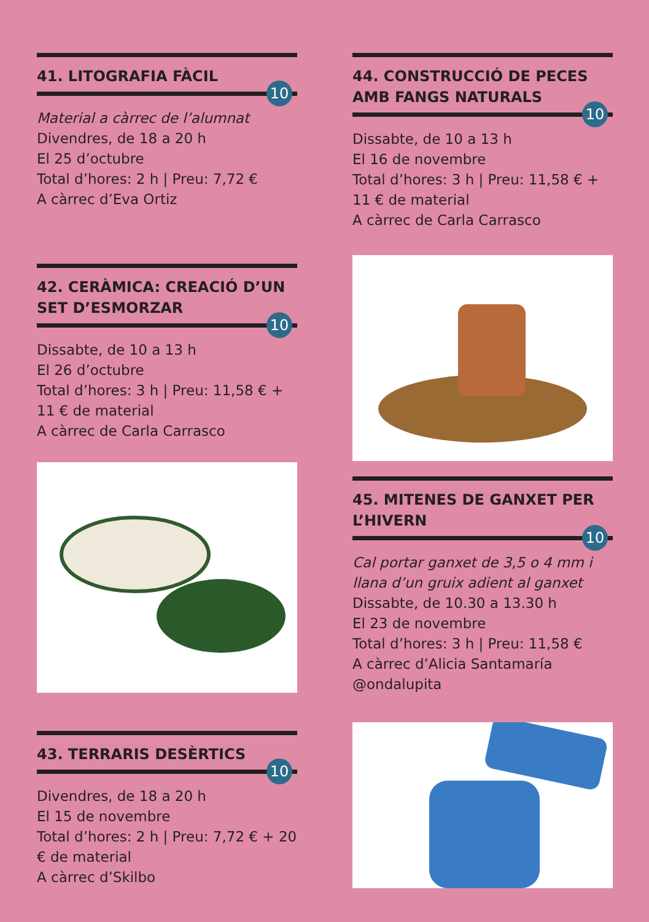41. LITOGRAFIA FÀCIL
10
Material a càrrec de l’alumnat
Divendres, de 18 a 20 h
El 25 d’octubre
Total d’hores: 2 h | Preu: 7,72 €
A càrrec d’Eva Ortiz
42. CERÀMICA: CREACIÓ D’UN SET D’ESMORZAR
10
Dissabte, de 10 a 13 h
El 26 d’octubre
Total d’hores: 3 h | Preu: 11,58 € + 11 € de material
A càrrec de Carla Carrasco
43. TERRARIS DESÈRTICS
10
Divendres, de 18 a 20 h
El 15 de novembre
Total d’hores: 2 h | Preu: 7,72 € + 20 € de material
A càrrec d’Skilbo
44. CONSTRUCCIÓ DE PECES AMB FANGS NATURALS
10
Dissabte, de 10 a 13 h
El 16 de novembre
Total d’hores: 3 h | Preu: 11,58 € + 11 € de material
A càrrec de Carla Carrasco
45. MITENES DE GANXET PER L’HIVERN
10
Cal portar ganxet de 3,5 o 4 mm i llana d’un gruix adient al ganxet
Dissabte, de 10.30 a 13.30 h
El 23 de novembre
Total d’hores: 3 h | Preu: 11,58 €
A càrrec d’Alicia Santamaría @ondalupita